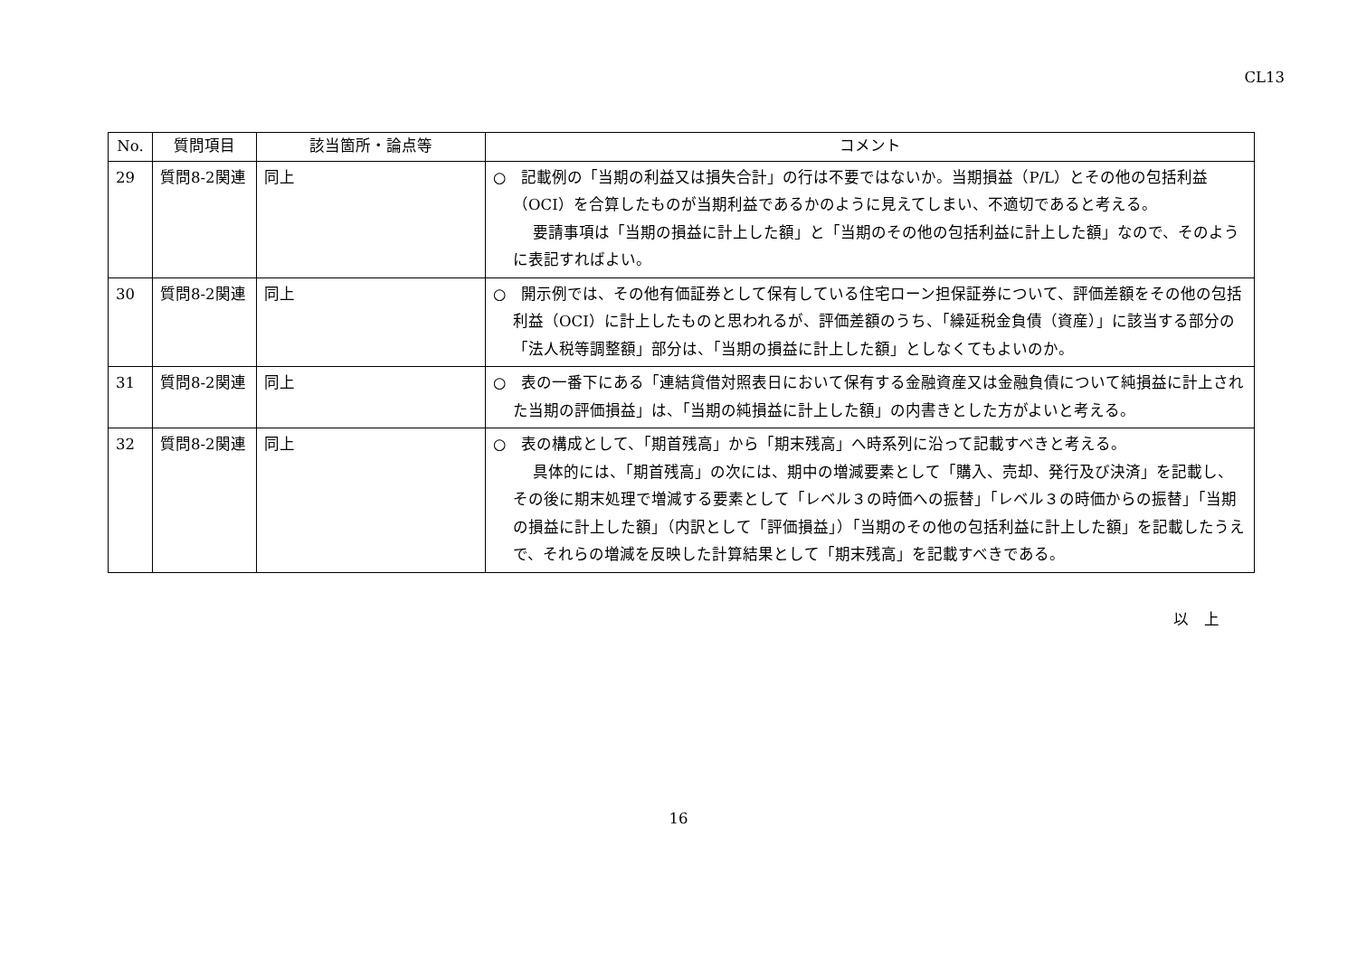CL13
| No. | 質問項目 | 該当箇所・論点等 | コメント |
| --- | --- | --- | --- |
| 29 | 質問8-2関連 | 同上 | ○ 記載例の「当期の利益又は損失合計」の行は不要ではないか。当期損益（P/L）とその他の包括利益（OCI）を合算したものが当期利益であるかのように見えてしまい、不適切であると考える。 要請事項は「当期の損益に計上した額」と「当期のその他の包括利益に計上した額」なので、そのように表記すればよい。 |
| 30 | 質問8-2関連 | 同上 | ○ 開示例では、その他有価証券として保有している住宅ローン担保証券について、評価差額をその他の包括利益（OCI）に計上したものと思われるが、評価差額のうち、「繰延税金負債（資産）」に該当する部分の「法人税等調整額」部分は、「当期の損益に計上した額」としなくてもよいのか。 |
| 31 | 質問8-2関連 | 同上 | ○ 表の一番下にある「連結貸借対照表日において保有する金融資産又は金融負債について純損益に計上された当期の評価損益」は、「当期の純損益に計上した額」の内書きとした方がよいと考える。 |
| 32 | 質問8-2関連 | 同上 | ○ 表の構成として、「期首残高」から「期末残高」へ時系列に沿って記載すべきと考える。 具体的には、「期首残高」の次には、期中の増減要素として「購入、売却、発行及び決済」を記載し、その後に期末処理で増減する要素として「レベル３の時価への振替」「レベル３の時価からの振替」「当期の損益に計上した額」（内訳として「評価損益」）「当期のその他の包括利益に計上した額」を記載したうえで、それらの増減を反映した計算結果として「期末残高」を記載すべきである。 |
以　上
16